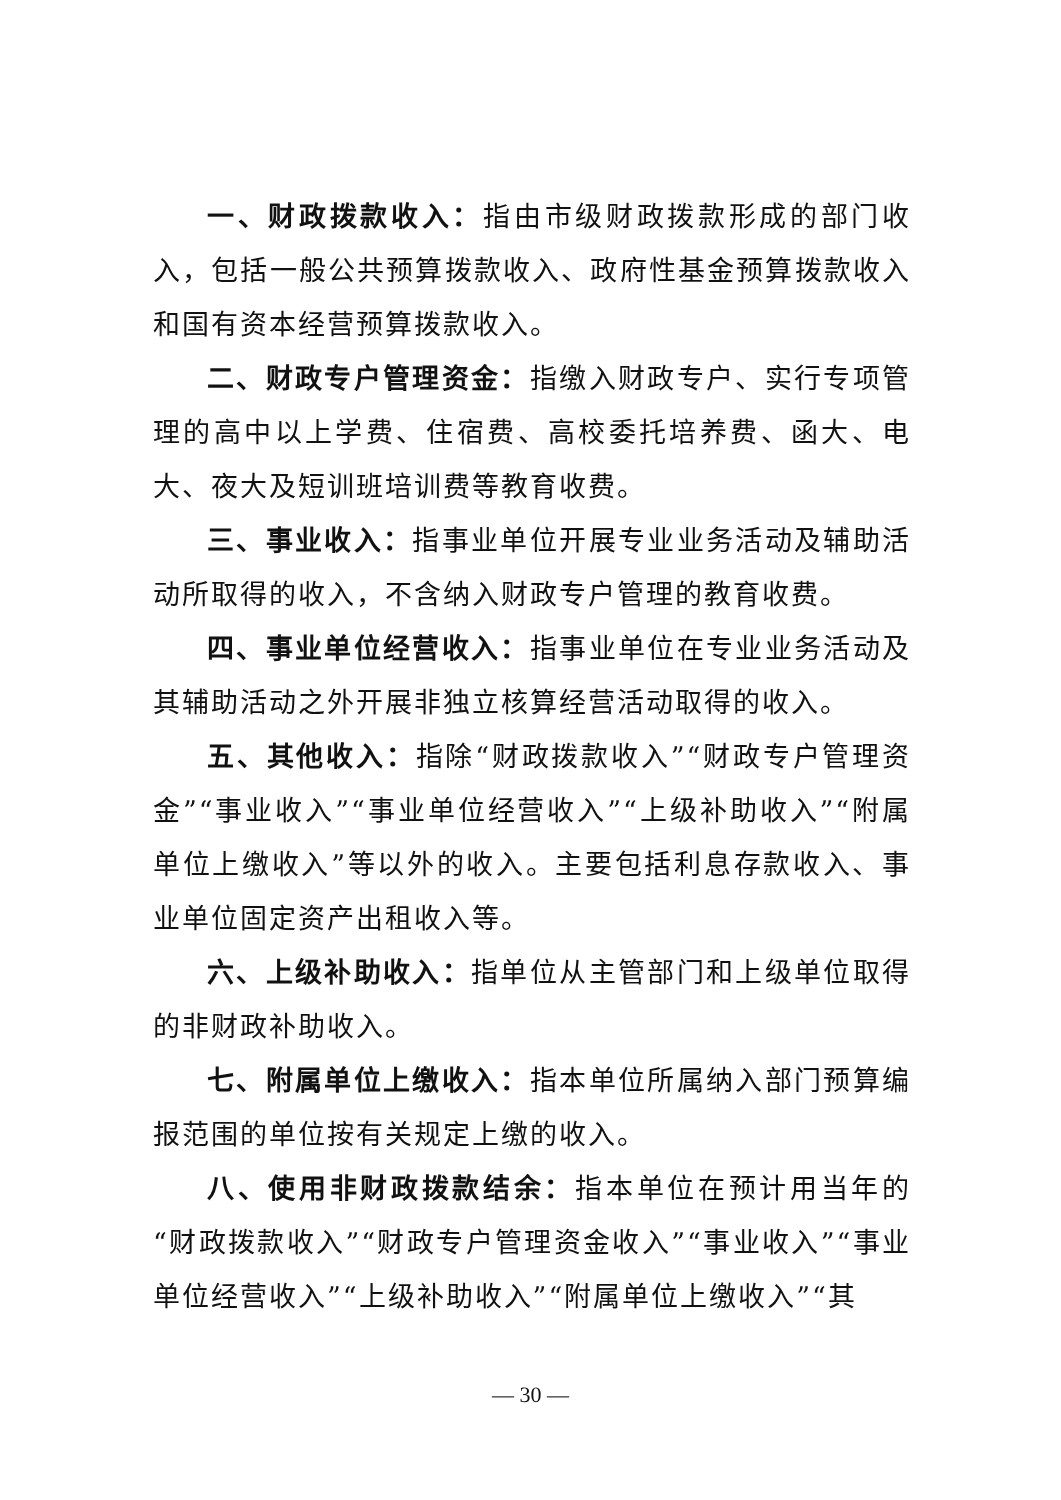一、财政拨款收入：指由市级财政拨款形成的部门收入，包括一般公共预算拨款收入、政府性基金预算拨款收入和国有资本经营预算拨款收入。
二、财政专户管理资金：指缴入财政专户、实行专项管理的高中以上学费、住宿费、高校委托培养费、函大、电大、夜大及短训班培训费等教育收费。
三、事业收入：指事业单位开展专业业务活动及辅助活动所取得的收入，不含纳入财政专户管理的教育收费。
四、事业单位经营收入：指事业单位在专业业务活动及其辅助活动之外开展非独立核算经营活动取得的收入。
五、其他收入：指除“财政拨款收入”“财政专户管理资金”“事业收入”“事业单位经营收入”“上级补助收入”“附属单位上缴收入”等以外的收入。主要包括利息存款收入、事业单位固定资产出租收入等。
六、上级补助收入：指单位从主管部门和上级单位取得的非财政补助收入。
七、附属单位上缴收入：指本单位所属纳入部门预算编报范围的单位按有关规定上缴的收入。
八、使用非财政拨款结余：指本单位在预计用当年的“财政拨款收入”“财政专户管理资金收入”“事业收入”“事业单位经营收入”“上级补助收入”“附属单位上缴收入”“其
— 30 —